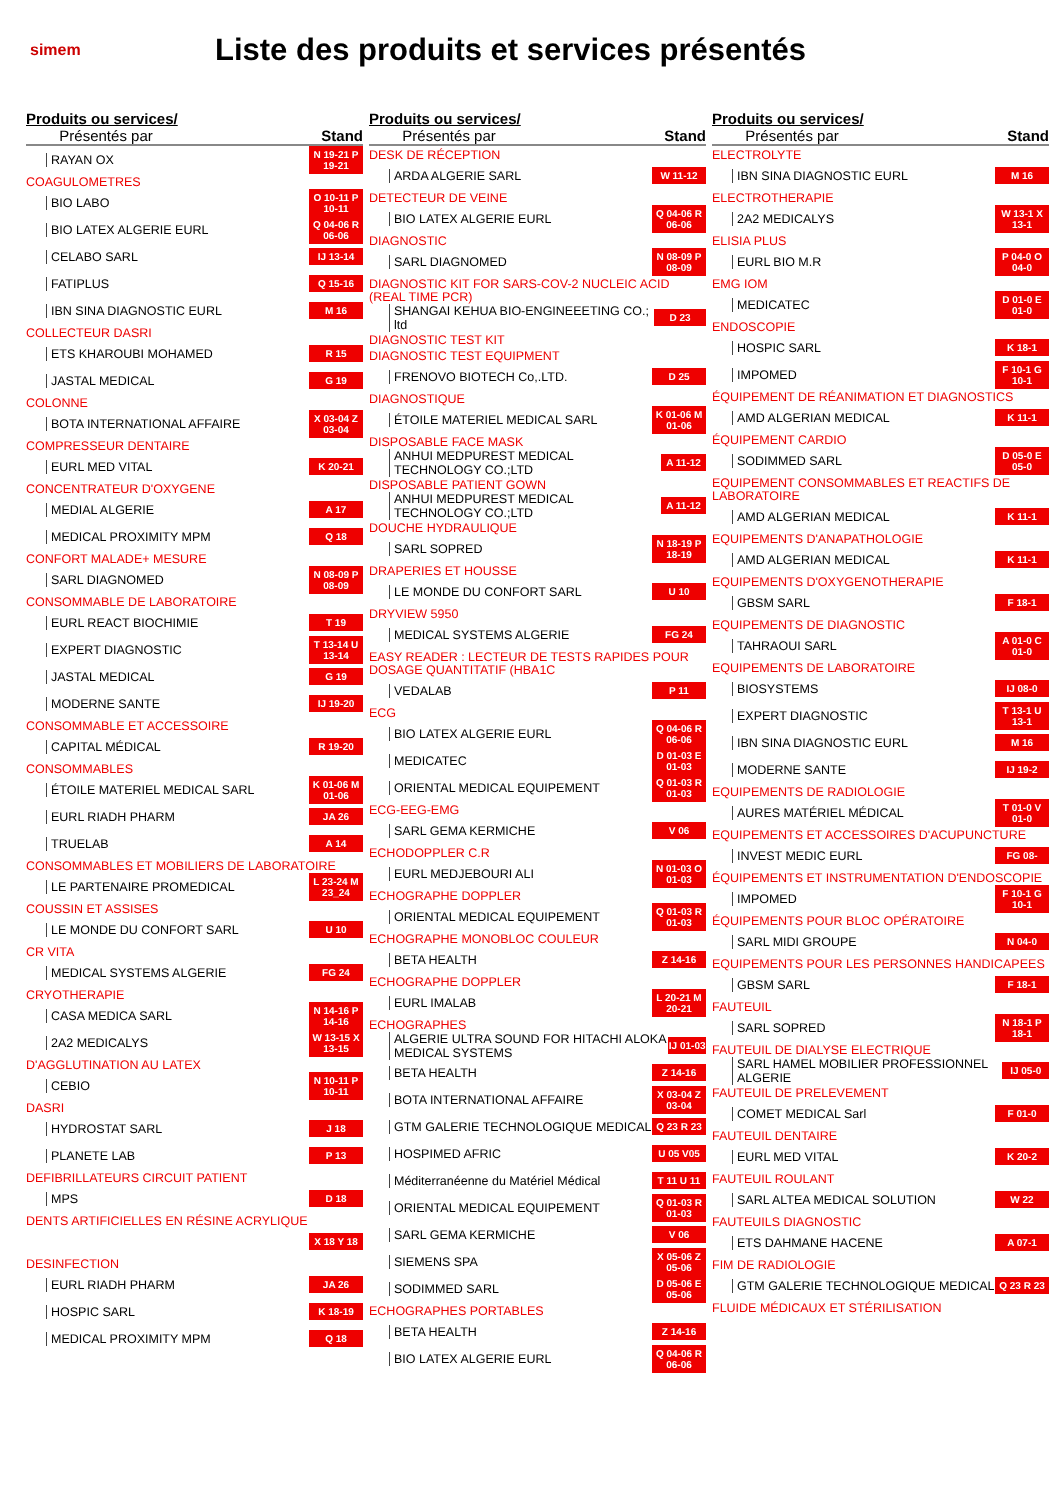simem
Liste des produits et services présentés
Produits ou services/
Présentés par
Stand
RAYAN OX N 19-21 P 19-21
COAGULOMETRES
BIO LABO O 10-11 P 10-11
BIO LATEX ALGERIE EURL Q 04-06 R 06-06
CELABO SARL IJ 13-14
FATIPLUS Q 15-16
IBN SINA DIAGNOSTIC EURL M 16
COLLECTEUR DASRI
ETS KHAROUBI MOHAMED R 15
JASTAL MEDICAL G 19
COLONNE
BOTA INTERNATIONAL AFFAIRE X 03-04 Z 03-04
COMPRESSEUR DENTAIRE
EURL MED VITAL K 20-21
CONCENTRATEUR D'OXYGENE
MEDIAL ALGERIE A 17
MEDICAL PROXIMITY MPM Q 18
CONFORT MALADE+ MESURE
SARL DIAGNOMED N 08-09 P 08-09
CONSOMMABLE DE LABORATOIRE
EURL REACT BIOCHIMIE T 19
EXPERT DIAGNOSTIC T 13-14 U 13-14
JASTAL MEDICAL G 19
MODERNE SANTE IJ 19-20
CONSOMMABLE ET ACCESSOIRE
CAPITAL MÉDICAL R 19-20
CONSOMMABLES
ÉTOILE MATERIEL MEDICAL SARL K 01-06 M 01-06
EURL RIADH PHARM JA 26
TRUELAB A 14
CONSOMMABLES ET MOBILIERS DE LABORATOIRE
LE PARTENAIRE PROMEDICAL L 23-24 M 23_24
COUSSIN ET ASSISES
LE MONDE DU CONFORT SARL U 10
CR VITA
MEDICAL SYSTEMS ALGERIE FG 24
CRYOTHERAPIE
CASA MEDICA SARL N 14-16 P 14-16
2A2 MEDICALYS W 13-15 X 13-15
D'AGGLUTINATION AU LATEX
CEBIO N 10-11 P 10-11
DASRI
HYDROSTAT SARL J 18
PLANETE LAB P 13
DEFIBRILLATEURS CIRCUIT PATIENT
MPS D 18
DENTS ARTIFICIELLES EN RÉSINE ACRYLIQUE
X 18 Y 18
DESINFECTION
EURL RIADH PHARM JA 26
HOSPIC SARL K 18-19
MEDICAL PROXIMITY MPM Q 18
Produits ou services/
Présentés par
Stand
DESK DE RÉCEPTION
ARDA ALGERIE SARL W 11-12
DETECTEUR DE VEINE
BIO LATEX ALGERIE EURL Q 04-06 R 06-06
DIAGNOSTIC
SARL DIAGNOMED N 08-09 P 08-09
DIAGNOSTIC KIT FOR SARS-COV-2 NUCLEIC ACID (REAL TIME PCR)
SHANGAI KEHUA BIO-ENGINEEETING CO.; ltd D 23
DIAGNOSTIC TEST KIT
DIAGNOSTIC TEST EQUIPMENT
FRENOVO BIOTECH Co,.LTD. D 25
DIAGNOSTIQUE
ÉTOILE MATERIEL MEDICAL SARL K 01-06 M 01-06
DISPOSABLE FACE MASK
ANHUI MEDPUREST MEDICAL TECHNOLOGY CO.;LTD A 11-12
DISPOSABLE PATIENT GOWN
ANHUI MEDPUREST MEDICAL TECHNOLOGY CO.;LTD A 11-12
DOUCHE HYDRAULIQUE
SARL SOPRED N 18-19 P 18-19
DRAPERIES ET HOUSSE
LE MONDE DU CONFORT SARL U 10
DRYVIEW 5950
MEDICAL SYSTEMS ALGERIE FG 24
EASY READER : LECTEUR DE TESTS RAPIDES POUR DOSAGE QUANTITATIF (HBA1C
VEDALAB P 11
ECG
BIO LATEX ALGERIE EURL Q 04-06 R 06-06
MEDICATEC D 01-03 E 01-03
ORIENTAL MEDICAL EQUIPEMENT Q 01-03 R 01-03
ECG-EEG-EMG
SARL GEMA KERMICHE V 06
ECHODOPPLER C.R
EURL MEDJEBOURI ALI N 01-03 O 01-03
ECHOGRAPHE DOPPLER
ORIENTAL MEDICAL EQUIPEMENT Q 01-03 R 01-03
ECHOGRAPHE MONOBLOC COULEUR
BETA HEALTH Z 14-16
ECHOGRAPHE DOPPLER
EURL IMALAB L 20-21 M 20-21
ECHOGRAPHES
ALGERIE ULTRA SOUND FOR HITACHI ALOKA MEDICAL SYSTEMS IJ 01-03
BETA HEALTH Z 14-16
BOTA INTERNATIONAL AFFAIRE X 03-04 Z 03-04
GTM GALERIE TECHNOLOGIQUE MEDICAL Q 23 R 23
HOSPIMED AFRIC U 05 V05
Méditerranéenne du Matériel Médical T 11 U 11
ORIENTAL MEDICAL EQUIPEMENT Q 01-03 R 01-03
SARL GEMA KERMICHE V 06
SIEMENS SPA X 05-06 Z 05-06
SODIMMED SARL D 05-06 E 05-06
ECHOGRAPHES PORTABLES
BETA HEALTH Z 14-16
BIO LATEX ALGERIE EURL Q 04-06 R 06-06
Produits ou services/
Présentés par
Stand
ELECTROLYTE
IBN SINA DIAGNOSTIC EURL M 16
ELECTROTHERAPIE
2A2 MEDICALYS W 13-1 X 13-1
ELISIA PLUS
EURL BIO M.R P 04-0 O 04-0
EMG IOM
MEDICATEC D 01-0 E 01-0
ENDOSCOPIE
HOSPIC SARL K 18-1
IMPOMED F 10-1 G 10-1
ÉQUIPEMENT DE RÉANIMATION ET DIAGNOSTICS
AMD ALGERIAN MEDICAL K 11-1
ÉQUIPEMENT CARDIO
SODIMMED SARL D 05-0 E 05-0
EQUIPEMENT CONSOMMABLES ET REACTIFS DE LABORATOIRE
AMD ALGERIAN MEDICAL K 11-1
EQUIPEMENTS D'ANAPATHOLOGIE
AMD ALGERIAN MEDICAL K 11-1
EQUIPEMENTS D'OXYGENOTHERAPIE
GBSM SARL F 18-1
EQUIPEMENTS DE DIAGNOSTIC
TAHRAOUI SARL A 01-0 C 01-0
EQUIPEMENTS DE LABORATOIRE
BIOSYSTEMS IJ 08-0
EXPERT DIAGNOSTIC T 13-1 U 13-1
IBN SINA DIAGNOSTIC EURL M 16
MODERNE SANTE IJ 19-2
EQUIPEMENTS DE RADIOLOGIE
AURES MATÉRIEL MÉDICAL T 01-0 V 01-0
EQUIPEMENTS ET ACCESSOIRES D'ACUPUNCTURE
INVEST MEDIC EURL FG 08-
ÉQUIPEMENTS ET INSTRUMENTATION D'ENDOSCOPIE
IMPOMED F 10-1 G 10-1
ÉQUIPEMENTS POUR BLOC OPÉRATOIRE
SARL MIDI GROUPE N 04-0
EQUIPEMENTS POUR LES PERSONNES HANDICAPEES
GBSM SARL F 18-1
FAUTEUIL
SARL SOPRED N 18-1 P 18-1
FAUTEUIL DE DIALYSE ELECTRIQUE
SARL HAMEL MOBILIER PROFESSIONNEL ALGERIE IJ 05-0
FAUTEUIL DE PRELEVEMENT
COMET MEDICAL Sarl F 01-0
FAUTEUIL DENTAIRE
EURL MED VITAL K 20-2
FAUTEUIL ROULANT
SARL ALTEA MEDICAL SOLUTION W 22
FAUTEUILS DIAGNOSTIC
ETS DAHMANE HACENE A 07-1
FIM DE RADIOLOGIE
GTM GALERIE TECHNOLOGIQUE MEDICAL Q 23 R 23
FLUIDE MÉDICAUX ET STÉRILISATION